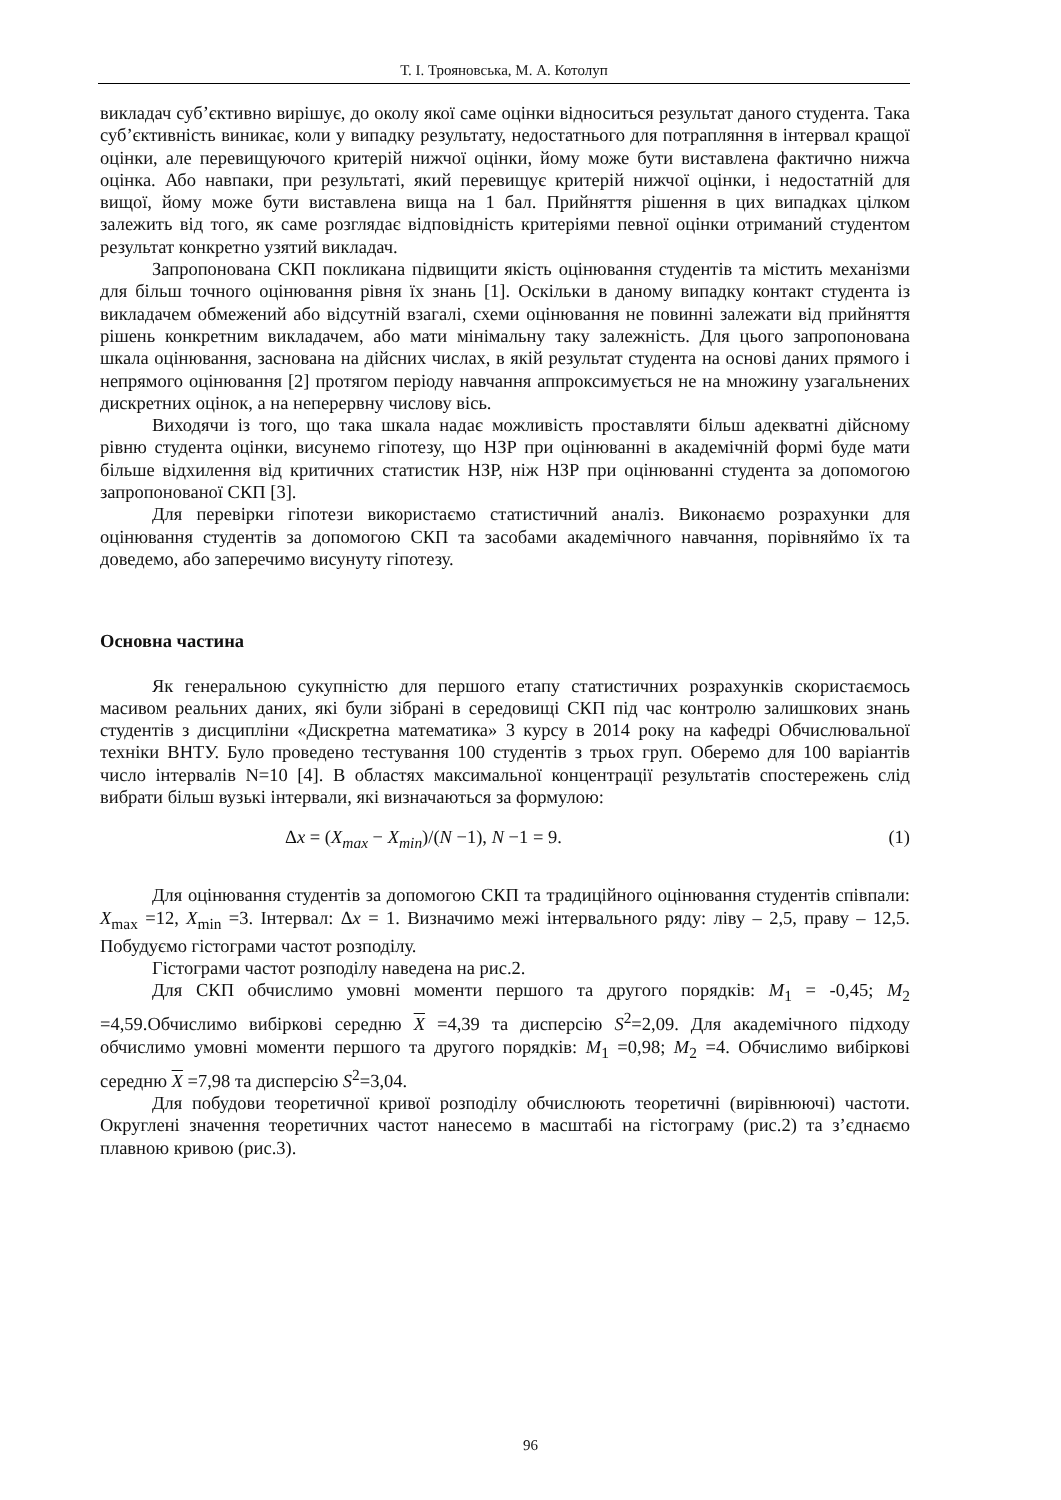Т. І. Трояновська, М. А. Котолуп
викладач суб’єктивно вирішує, до околу якої саме оцінки відноситься результат даного студента. Така суб’єктивність виникає, коли у випадку результату, недостатнього для потрапляння в інтервал кращої оцінки, але перевищуючого критерій нижчої оцінки, йому може бути виставлена фактично нижча оцінка. Або навпаки, при результаті, який перевищує критерій нижчої оцінки, і недостатній для вищої, йому може бути виставлена вища на 1 бал. Прийняття рішення в цих випадках цілком залежить від того, як саме розглядає відповідність критеріями певної оцінки отриманий студентом результат конкретно узятий викладач.
Запропонована СКП покликана підвищити якість оцінювання студентів та містить механізми для більш точного оцінювання рівня їх знань [1]. Оскільки в даному випадку контакт студента із викладачем обмежений або відсутній взагалі, схеми оцінювання не повинні залежати від прийняття рішень конкретним викладачем, або мати мінімальну таку залежність. Для цього запропонована шкала оцінювання, заснована на дійсних числах, в якій результат студента на основі даних прямого і непрямого оцінювання [2] протягом періоду навчання аппроксимується не на множину узагальнених дискретних оцінок, а на неперервну числову вісь.
Виходячи із того, що така шкала надає можливість проставляти більш адекватні дійсному рівню студента оцінки, висунемо гіпотезу, що НЗР при оцінюванні в академічній формі буде мати більше відхилення від критичних статистик НЗР, ніж НЗР при оцінюванні студента за допомогою запропонованої СКП [3].
Для перевірки гіпотези використаємо статистичний аналіз. Виконаємо розрахунки для оцінювання студентів за допомогою СКП та засобами академічного навчання, порівняймо їх та доведемо, або заперечимо висунуту гіпотезу.
Основна частина
Як генеральною сукупністю для першого етапу статистичних розрахунків скористаємось масивом реальних даних, які були зібрані в середовищі СКП під час контролю залишкових знань студентів з дисципліни «Дискретна математика» 3 курсу в 2014 року на кафедрі Обчислювальної техніки ВНТУ. Було проведено тестування 100 студентів з трьох груп. Оберемо для 100 варіантів число інтервалів N=10 [4]. В областях максимальної концентрації результатів спостережень слід вибрати більш вузькі інтервали, які визначаються за формулою:
Δx = (X<sub>max</sub> − X<sub>min</sub>)/(N −1), N −1 = 9. (1)
Для оцінювання студентів за допомогою СКП та традиційного оцінювання студентів співпали: X<sub>max</sub> =12, X<sub>min</sub> =3. Інтервал: Δx = 1. Визначимо межі інтервального ряду: ліву – 2,5, праву – 12,5. Побудуємо гістограми частот розподілу.
Гістограми частот розподілу наведена на рис.2.
Для СКП обчислимо умовні моменти першого та другого порядків: M<sub>1</sub> = -0,45; M<sub>2</sub> =4,59.Обчислимо вибіркові середню X =4,39 та дисперсію S<sup>2</sup>=2,09. Для академічного підходу обчислимо умовні моменти першого та другого порядків: M<sub>1</sub> =0,98; M<sub>2</sub> =4. Обчислимо вибіркові середню X =7,98 та дисперсію S<sup>2</sup>=3,04.
Для побудови теоретичної кривої розподілу обчислюють теоретичні (вирівнюючі) частоти. Округлені значення теоретичних частот нанесемо в масштабі на гістограму (рис.2) та з’єднаємо плавною кривою (рис.3).
96